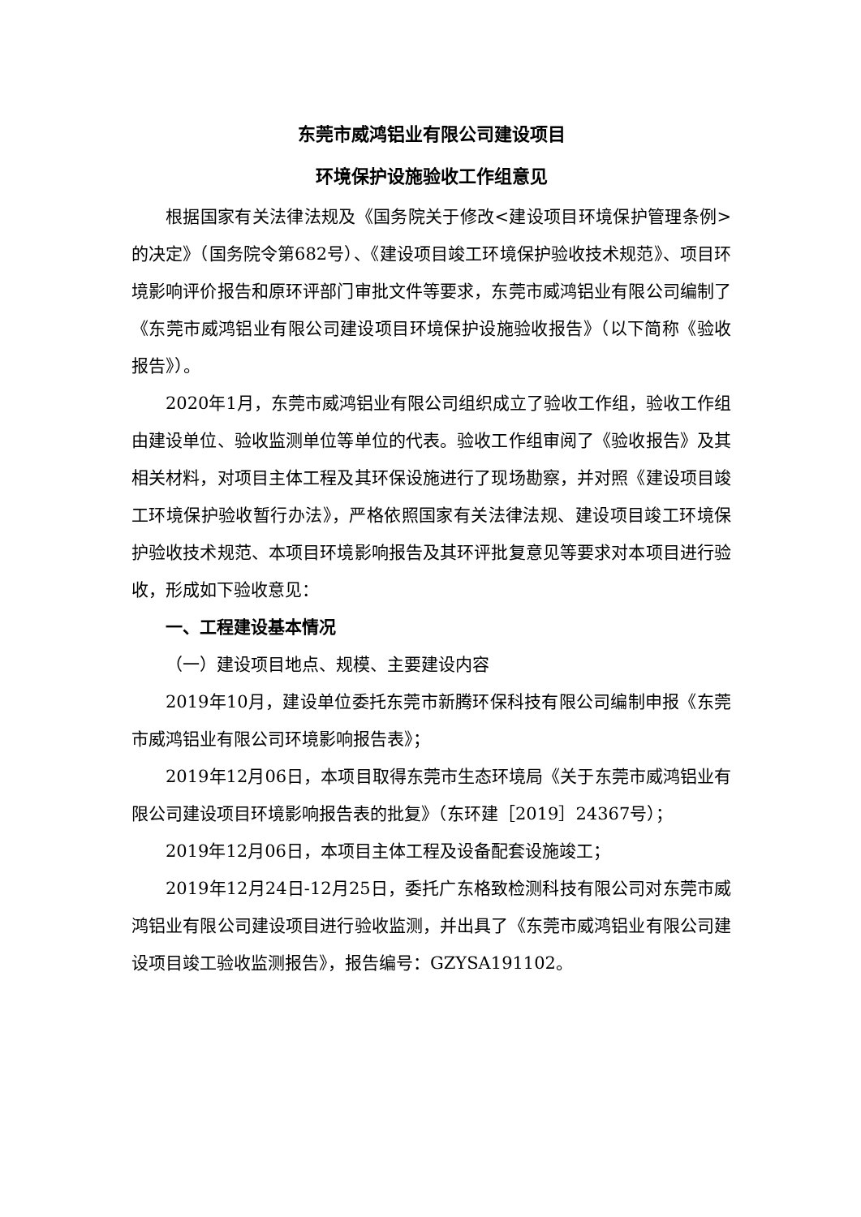东莞市威鸿铝业有限公司建设项目
环境保护设施验收工作组意见
根据国家有关法律法规及《国务院关于修改<建设项目环境保护管理条例>的决定》（国务院令第682号）、《建设项目竣工环境保护验收技术规范》、项目环境影响评价报告和原环评部门审批文件等要求，东莞市威鸿铝业有限公司编制了《东莞市威鸿铝业有限公司建设项目环境保护设施验收报告》（以下简称《验收报告》）。
2020年1月，东莞市威鸿铝业有限公司组织成立了验收工作组，验收工作组由建设单位、验收监测单位等单位的代表。验收工作组审阅了《验收报告》及其相关材料，对项目主体工程及其环保设施进行了现场勘察，并对照《建设项目竣工环境保护验收暂行办法》，严格依照国家有关法律法规、建设项目竣工环境保护验收技术规范、本项目环境影响报告及其环评批复意见等要求对本项目进行验收，形成如下验收意见：
一、工程建设基本情况
（一）建设项目地点、规模、主要建设内容
2019年10月，建设单位委托东莞市新腾环保科技有限公司编制申报《东莞市威鸿铝业有限公司环境影响报告表》；
2019年12月06日，本项目取得东莞市生态环境局《关于东莞市威鸿铝业有限公司建设项目环境影响报告表的批复》（东环建［2019］24367号）；
2019年12月06日，本项目主体工程及设备配套设施竣工；
2019年12月24日-12月25日，委托广东格致检测科技有限公司对东莞市威鸿铝业有限公司建设项目进行验收监测，并出具了《东莞市威鸿铝业有限公司建设项目竣工验收监测报告》，报告编号：GZYSA191102。